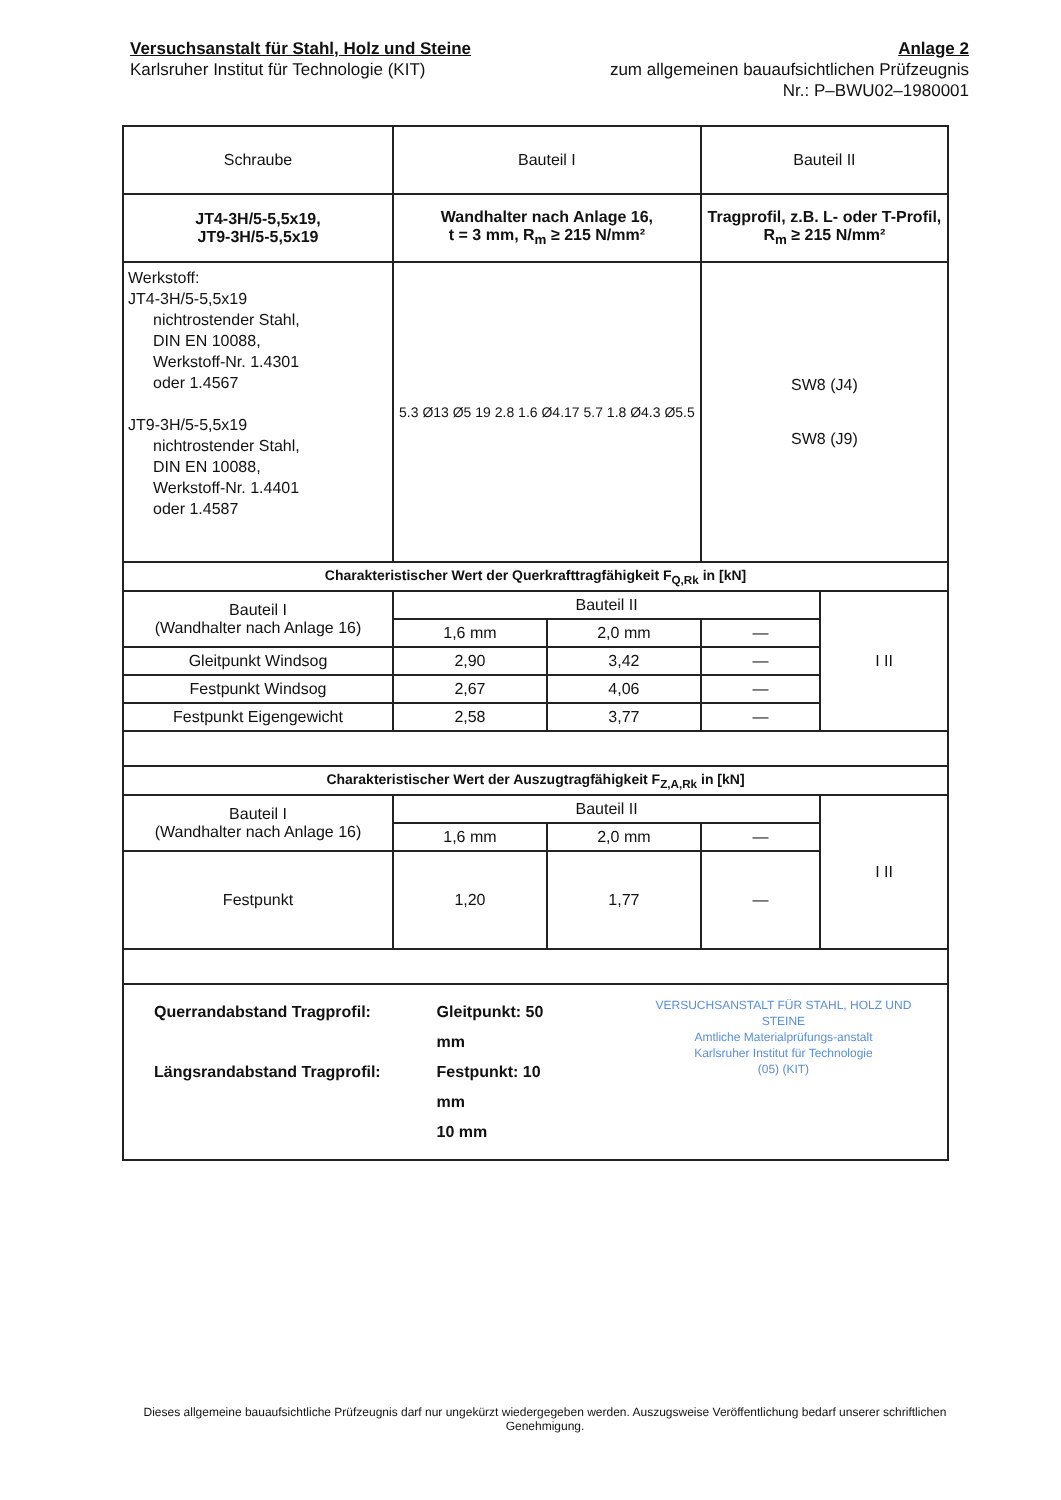Versuchsanstalt für Stahl, Holz und Steine
Karlsruher Institut für Technologie (KIT)
Anlage 2
zum allgemeinen bauaufsichtlichen Prüfzeugnis
Nr.: P–BWU02–1980001
| Schraube | Bauteil I | | Bauteil II | |
| JT4-3H/5-5,5x19, JT9-3H/5-5,5x19 | Wandhalter nach Anlage 16, t = 3 mm, R<sub>m</sub> ≥ 215 N/mm² | | Tragprofil, z.B. L- oder T-Profil, R<sub>m</sub> ≥ 215 N/mm² | |
| Werkstoff: JT4-3H/5-5,5x19 nichtrostender Stahl, DIN EN 10088, Werkstoff-Nr. 1.4301 oder 1.4567 JT9-3H/5-5,5x19 nichtrostender Stahl, DIN EN 10088, Werkstoff-Nr. 1.4401 oder 1.4587 | 5.3 Ø13 Ø5 19 2.8 1.6 Ø4.17 5.7 1.8 Ø4.3 Ø5.5 | | SW8 (J4) SW8 (J9) | |
| Charakteristischer Wert der Querkrafttragfähigkeit F<sub>Q,Rk</sub> in [kN] | | | | |
| Bauteil I (Wandhalter nach Anlage 16) | Bauteil II | | | I II |
| | 1,6 mm | 2,0 mm | — | |
| Gleitpunkt Windsog | 2,90 | 3,42 | — | |
| Festpunkt Windsog | 2,67 | 4,06 | — | |
| Festpunkt Eigengewicht | 2,58 | 3,77 | — | |
| Charakteristischer Wert der Auszugtragfähigkeit F<sub>Z,A,Rk</sub> in [kN] | | | | |
| Bauteil I (Wandhalter nach Anlage 16) | Bauteil II | | | I II |
| | 1,6 mm | 2,0 mm | — | |
| Festpunkt | 1,20 | 1,77 | — | |
| Querrandabstand Tragprofil: Längsrandabstand Tragprofil: Gleitpunkt: 50 mm Festpunkt: 10 mm 10 mm VERSUCHSANSTALT FÜR STAHL, HOLZ UND STEINE Amtliche Materialprüfungs-anstalt Karlsruher Institut für Technologie (05) (KIT) | | | | |
Dieses allgemeine bauaufsichtliche Prüfzeugnis darf nur ungekürzt wiedergegeben werden. Auszugsweise Veröffentlichung bedarf unserer schriftlichen Genehmigung.